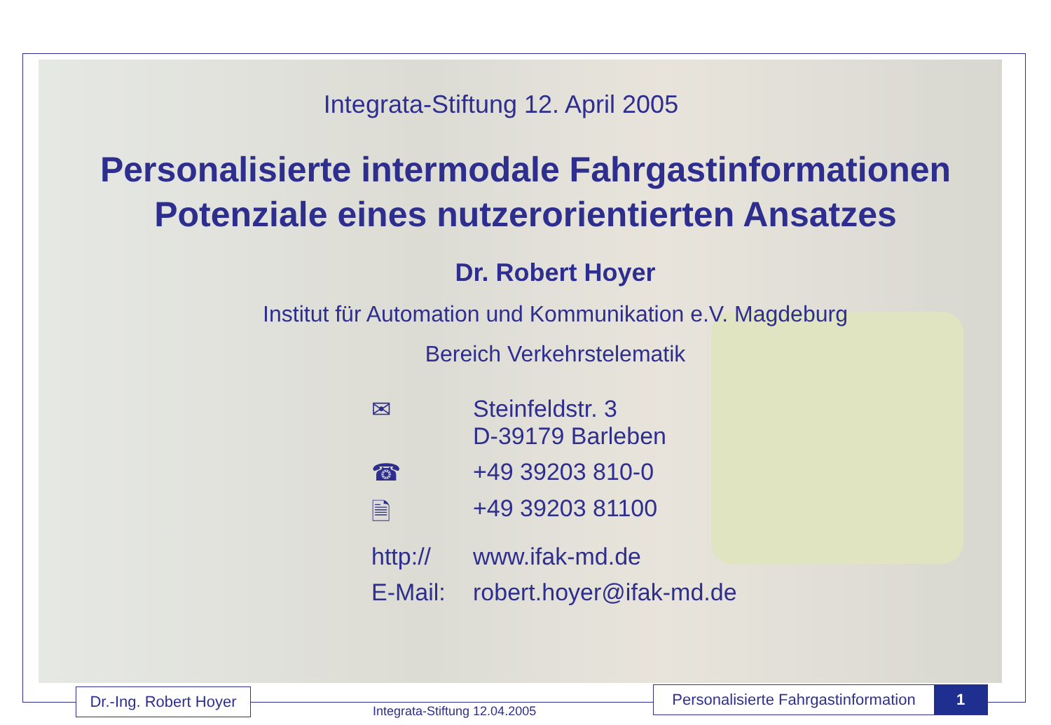Integrata-Stiftung 12. April 2005
Personalisierte intermodale Fahrgastinformationen
Potenziale eines nutzerorientierten Ansatzes
Dr. Robert Hoyer
Institut für Automation und Kommunikation e.V. Magdeburg
Bereich Verkehrstelematik
✉ Steinfeldstr. 3
D-39179 Barleben
☎ +49 39203 810-0
🗎 +49 39203 81100
http:// www.ifak-md.de
E-Mail: robert.hoyer@ifak-md.de
Dr.-Ing. Robert Hoyer
Integrata-Stiftung 12.04.2005
Personalisierte Fahrgastinformation 1